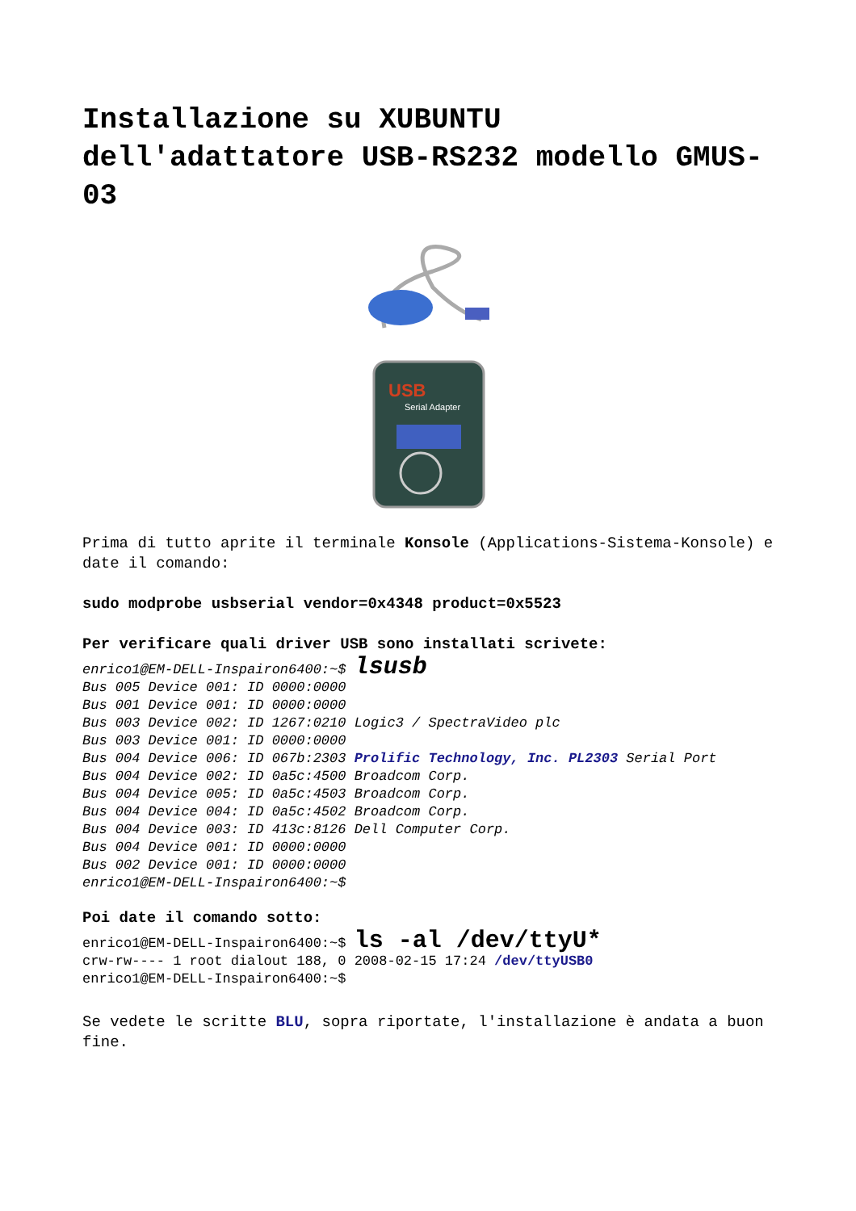Installazione su XUBUNTU dell'adattatore USB-RS232 modello GMUS-03
USB
Serial Adapter
Prima di tutto aprite il terminale Konsole (Applications-Sistema-Konsole) e date il comando:
sudo modprobe usbserial vendor=0x4348 product=0x5523
Per verificare quali driver USB sono installati scrivete:
enrico1@EM-DELL-Inspairon6400:~$ lsusb
Bus 005 Device 001: ID 0000:0000
Bus 001 Device 001: ID 0000:0000
Bus 003 Device 002: ID 1267:0210 Logic3 / SpectraVideo plc
Bus 003 Device 001: ID 0000:0000
Bus 004 Device 006: ID 067b:2303 Prolific Technology, Inc. PL2303 Serial Port
Bus 004 Device 002: ID 0a5c:4500 Broadcom Corp.
Bus 004 Device 005: ID 0a5c:4503 Broadcom Corp.
Bus 004 Device 004: ID 0a5c:4502 Broadcom Corp.
Bus 004 Device 003: ID 413c:8126 Dell Computer Corp.
Bus 004 Device 001: ID 0000:0000
Bus 002 Device 001: ID 0000:0000
enrico1@EM-DELL-Inspairon6400:~$
Poi date il comando sotto:
enrico1@EM-DELL-Inspairon6400:~$ ls -al /dev/ttyU*
crw-rw---- 1 root dialout 188, 0 2008-02-15 17:24 /dev/ttyUSB0
enrico1@EM-DELL-Inspairon6400:~$
Se vedete le scritte BLU, sopra riportate, l'installazione è andata a buon fine.